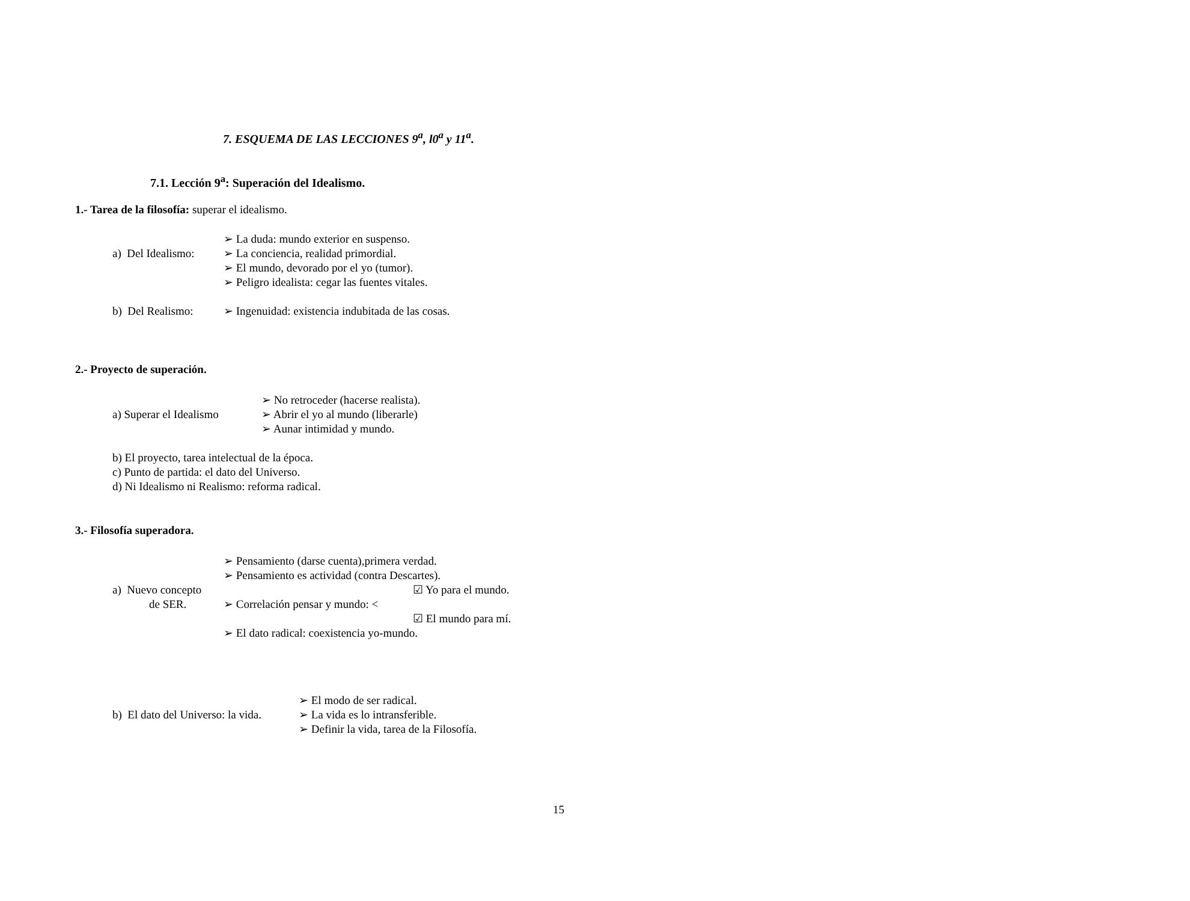7. ESQUEMA DE LAS LECCIONES 9<sup>a</sup>, l0<sup>a</sup> y 11<sup>a</sup>.
7.1. Lección 9<sup>a</sup>: Superación del Idealismo.
1.- Tarea de la filosofía: superar el idealismo.
➢ La duda: mundo exterior en suspenso.
a) Del Idealismo:
➢ La conciencia, realidad primordial.
➢ El mundo, devorado por el yo (tumor).
➢ Peligro idealista: cegar las fuentes vitales.
b) Del Realismo:
➢ Ingenuidad: existencia indubitada de las cosas.
2.- Proyecto de superación.
➢ No retroceder (hacerse realista).
a) Superar el Idealismo
➢ Abrir el yo al mundo (liberarle)
➢ Aunar intimidad y mundo.
b) El proyecto, tarea intelectual de la época.
c) Punto de partida: el dato del Universo.
d) Ni Idealismo ni Realismo: reforma radical.
3.- Filosofía superadora.
➢ Pensamiento (darse cuenta),primera verdad.
➢ Pensamiento es actividad (contra Descartes).
a) Nuevo concepto
☑ Yo para el mundo.
de SER. ➢ Correlación pensar y mundo: <
☑ El mundo para mí.
➢ El dato radical: coexistencia yo-mundo.
➢ El modo de ser radical.
b) El dato del Universo: la vida.
➢ La vida es lo intransferible.
➢ Definir la vida, tarea de la Filosofía.
15